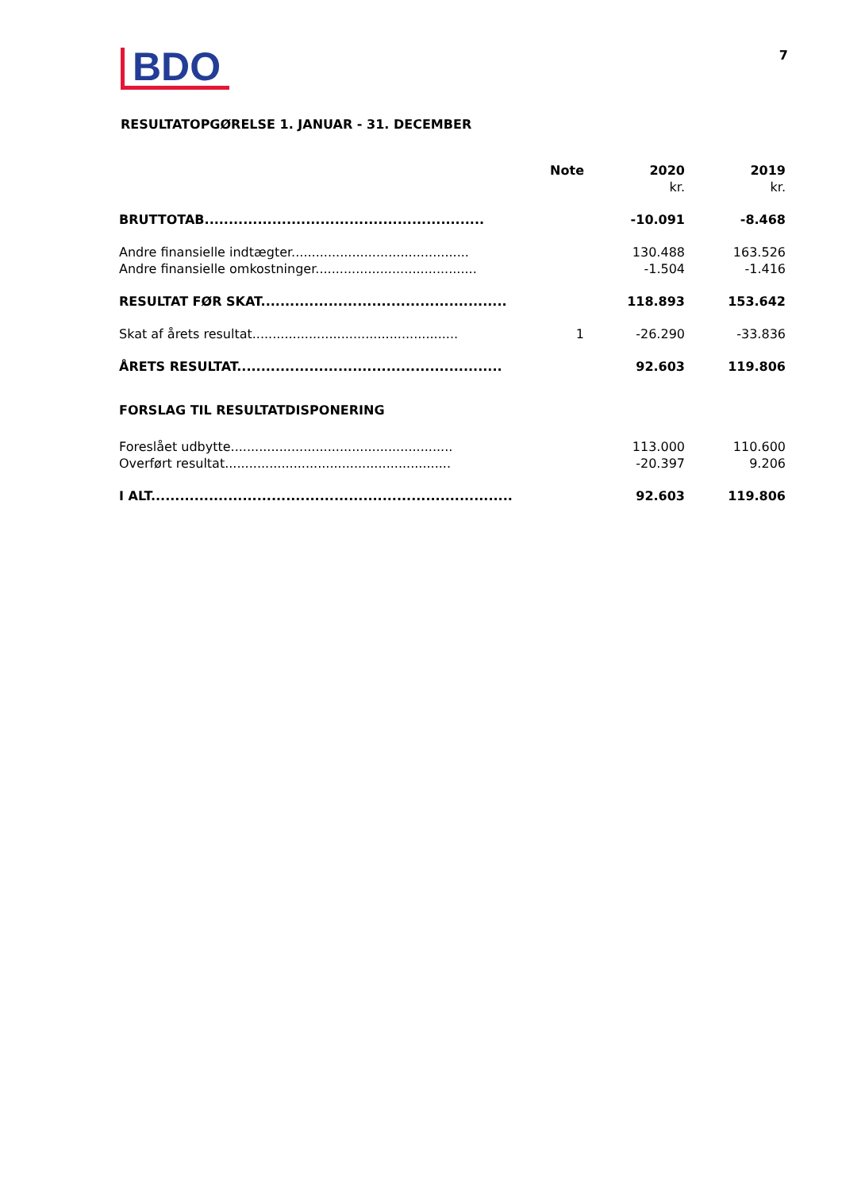BDO
7
RESULTATOPGØRELSE 1. JANUAR - 31. DECEMBER
| | Note | 2020 kr. | 2019 kr. |
| --- | --- | --- | --- |
| BRUTTOTAB.......................................................... | | -10.091 | -8.468 |
| Andre finansielle indtægter............................................ | | 130.488 | 163.526 |
| Andre finansielle omkostninger........................................ | | -1.504 | -1.416 |
| RESULTAT FØR SKAT................................................... | | 118.893 | 153.642 |
| Skat af årets resultat................................................... | 1 | -26.290 | -33.836 |
| ÅRETS RESULTAT....................................................... | | 92.603 | 119.806 |
| FORSLAG TIL RESULTATDISPONERING | | | |
| Foreslået udbytte....................................................... | | 113.000 | 110.600 |
| Overført resultat........................................................ | | -20.397 | 9.206 |
| I ALT........................................................................... | | 92.603 | 119.806 |